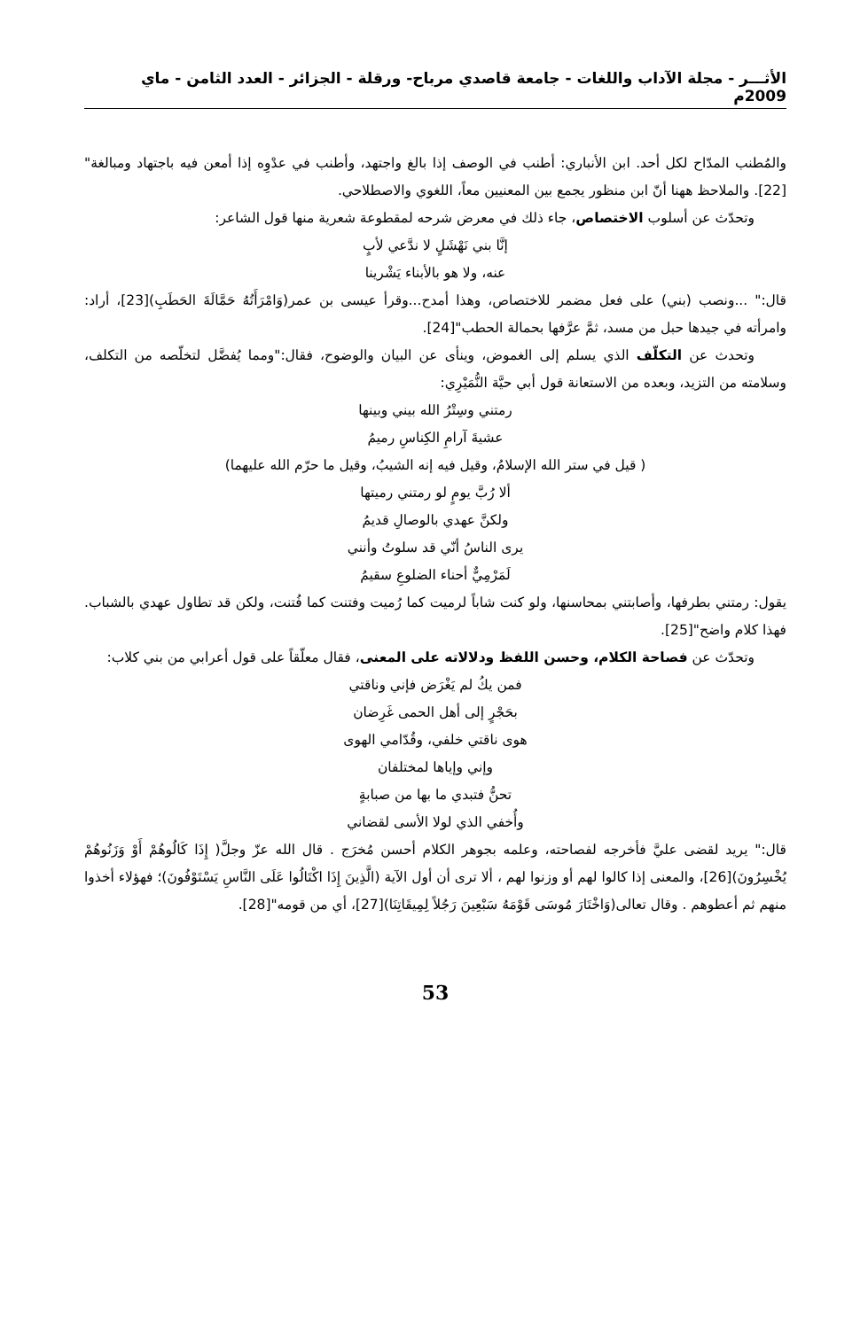الأثـــر - مجلة الآداب واللغات - جامعة قاصدي مرباح- ورقلة - الجزائر - العدد الثامن - ماي 2009م
والمُطنب المدّاح لكل أحد. ابن الأنباري: أطنب في الوصف إذا بالغ واجتهد، وأطنب في عدْوِه إذا أمعن فيه باجتهاد ومبالغة"[22]. والملاحظ ههنا أنّ ابن منظور يجمع بين المعنيين معاً، اللغوي والاصطلاحي.
وتحدّث عن أسلوب الاختصاص، جاء ذلك في معرض شرحه لمقطوعة شعرية منها قول الشاعر:
إنَّا بني نَهْشَلٍ لا ندَّعي لأبٍ
عنه، ولا هو بالأبناء يَشْرينا
قال:" ...ونصب (بني) على فعل مضمر للاختصاص، وهذا أمدح...وقرأ عيسى بن عمر(وَامْرَأَتُهُ حَمَّالَةَ الحَطَبِ)[23]، أراد: وامرأته في جيدها حبل من مسد، ثمَّ عرَّفها بحمالة الحطب"[24].
وتحدث عن التكلّف الذي يسلم إلى الغموض، وينأى عن البيان والوضوح، فقال:"ومما يُفضَّل لتخلّصه من التكلف، وسلامته من التزيد، وبعده من الاستعانة قول أبي حيَّة النُّمَيْرِي:
رمتني وسِتْرُ الله بيني وبينها
عشيةَ آرامِ الكِناسِ رميمُ
( قيل في ستر الله الإسلامُ، وقيل فيه إنه الشيبُ، وقيل ما حرّم الله عليهما)
ألا رُبَّ يومٍ لو رمتني رميتها
ولكنَّ عهدي بالوصالِ قديمُ
يرى الناسُ أنّي قد سلوتُ وأنني
لَمَرْمِيٌّ أحناء الضلوعِ سقيمُ
يقول: رمتني بطرفها، وأصابتني بمحاسنها، ولو كنت شاباً لرميت كما رُميت وفتنت كما فُتنت، ولكن قد تطاول عهدي بالشباب. فهذا كلام واضح"[25].
وتحدّث عن فصاحة الكلام، وحسن اللفظ ودلالاته على المعنى، فقال معلّقاً على قول أعرابي من بني كلاب:
فمن يكُ لم يَغْرَض فإني وناقتي
بحَجْرٍ إلى أهل الحمى غَرِضان
هوى ناقتي خلفي، وقُدّامي الهوى
وإني وإياها لمختلفان
تحنُّ فتبدي ما بها من صبابةٍ
وأُخفي الذي لولا الأسى لقضاني
قال:" يريد لقضى عليَّ فأخرجه لفصاحته، وعلمه بجوهر الكلام أحسن مُخرَج . قال الله عزّ وجلَّ( إِذَا كَالُوهُمْ أَوْ وَزَنُوهُمْ يُخْسِرُونَ)[26]، والمعنى إذا كالوا لهم أو وزنوا لهم ، ألا ترى أن أول الآية (الَّذِينَ إِذَا اكْتَالُوا عَلَى النَّاسِ يَسْتَوْفُونَ)؛ فهؤلاء أخذوا منهم ثم أعطوهم . وقال تعالى(وَاخْتَارَ مُوسَى قَوْمَهُ سَبْعِينَ رَجُلاً لِمِيقَاتِنَا)[27]، أي من قومه"[28].
53